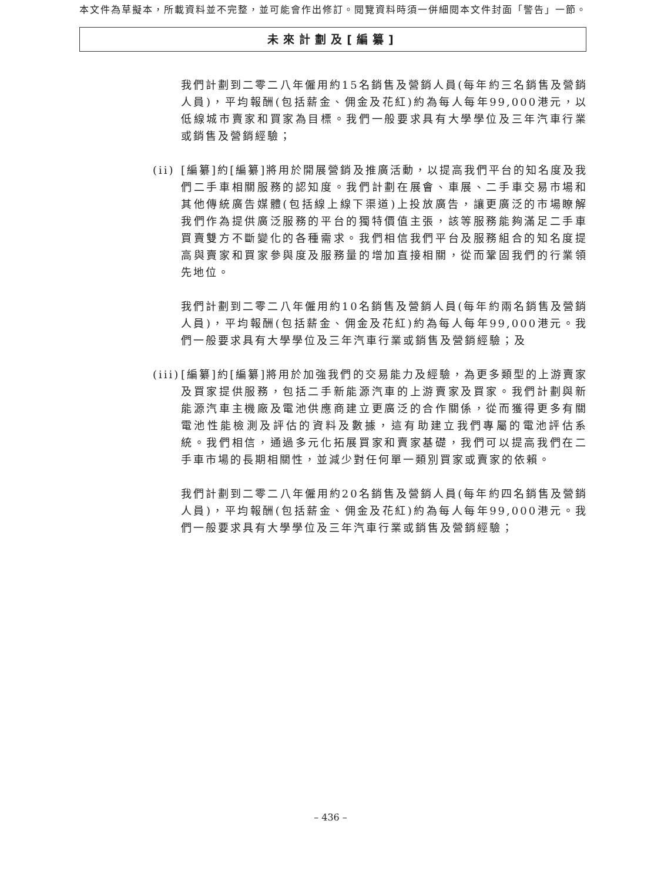本文件為草擬本，所載資料並不完整，並可能會作出修訂。閱覽資料時須一併細閱本文件封面「警告」一節。
未來計劃及[編纂]
我們計劃到二零二八年僱用約15名銷售及營銷人員(每年約三名銷售及營銷人員)，平均報酬(包括薪金、佣金及花紅)約為每人每年99,000港元，以低線城市賣家和買家為目標。我們一般要求具有大學學位及三年汽車行業或銷售及營銷經驗；
(ii)
[編纂]約[編纂]將用於開展營銷及推廣活動，以提高我們平台的知名度及我們二手車相關服務的認知度。我們計劃在展會、車展、二手車交易市場和其他傳統廣告媒體(包括線上線下渠道)上投放廣告，讓更廣泛的市場瞭解我們作為提供廣泛服務的平台的獨特價值主張，該等服務能夠滿足二手車買賣雙方不斷變化的各種需求。我們相信我們平台及服務組合的知名度提高與賣家和買家參與度及服務量的增加直接相關，從而鞏固我們的行業領先地位。
我們計劃到二零二八年僱用約10名銷售及營銷人員(每年約兩名銷售及營銷人員)，平均報酬(包括薪金、佣金及花紅)約為每人每年99,000港元。我們一般要求具有大學學位及三年汽車行業或銷售及營銷經驗；及
(iii)
[編纂]約[編纂]將用於加強我們的交易能力及經驗，為更多類型的上游賣家及買家提供服務，包括二手新能源汽車的上游賣家及買家。我們計劃與新能源汽車主機廠及電池供應商建立更廣泛的合作關係，從而獲得更多有關電池性能檢測及評估的資料及數據，這有助建立我們專屬的電池評估系統。我們相信，通過多元化拓展買家和賣家基礎，我們可以提高我們在二手車市場的長期相關性，並減少對任何單一類別買家或賣家的依賴。
我們計劃到二零二八年僱用約20名銷售及營銷人員(每年約四名銷售及營銷人員)，平均報酬(包括薪金、佣金及花紅)約為每人每年99,000港元。我們一般要求具有大學學位及三年汽車行業或銷售及營銷經驗；
– 436 –